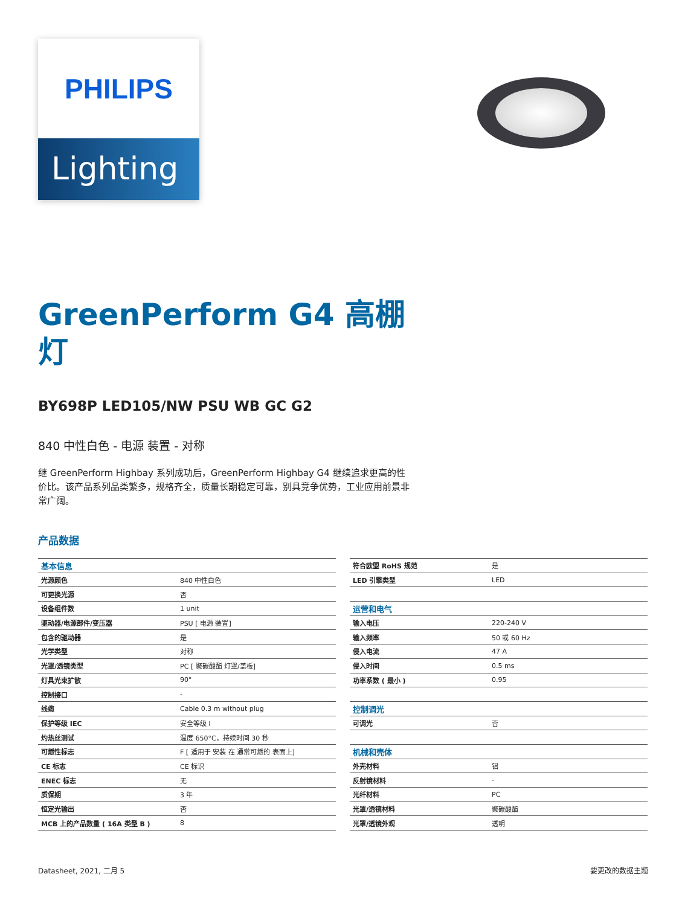PHILIPS
Lighting
GreenPerform G4 高棚灯
BY698P LED105/NW PSU WB GC G2
840 中性白色 - 电源 装置 - 对称
继 GreenPerform Highbay 系列成功后，GreenPerform Highbay G4 继续追求更高的性价比。该产品系列品类繁多，规格齐全，质量长期稳定可靠，别具竞争优势，工业应用前景非常广阔。
产品数据
| 基本信息 | |
| 光源颜色 | 840 中性白色 |
| 可更换光源 | 否 |
| 设备组件数 | 1 unit |
| 驱动器/电源部件/变压器 | PSU [ 电源 装置] |
| 包含的驱动器 | 是 |
| 光学类型 | 对称 |
| 光罩/透镜类型 | PC [ 聚碳酸酯 灯罩/盖板] |
| 灯具光束扩散 | 90° |
| 控制接口 | - |
| 线缆 | Cable 0.3 m without plug |
| 保护等级 IEC | 安全等级 I |
| 灼热丝测试 | 温度 650°C，持续时间 30 秒 |
| 可燃性标志 | F [ 适用于 安装 在 通常可燃的 表面上] |
| CE 标志 | CE 标识 |
| ENEC 标志 | 无 |
| 质保期 | 3 年 |
| 恒定光输出 | 否 |
| MCB 上的产品数量 ( 16A 类型 B ) | 8 |
| 符合欧盟 RoHS 规范 | 是 |
| LED 引擎类型 | LED |
| 运营和电气 | |
| 输入电压 | 220-240 V |
| 输入频率 | 50 或 60 Hz |
| 侵入电流 | 47 A |
| 侵入时间 | 0.5 ms |
| 功率系数 ( 最小 ) | 0.95 |
| 控制调光 | |
| 可调光 | 否 |
| 机械和壳体 | |
| 外壳材料 | 铝 |
| 反射镜材料 | - |
| 光纤材料 | PC |
| 光罩/透镜材料 | 聚碳酸酯 |
| 光罩/透镜外观 | 透明 |
Datasheet, 2021, 二月 5 要更改的数据主题